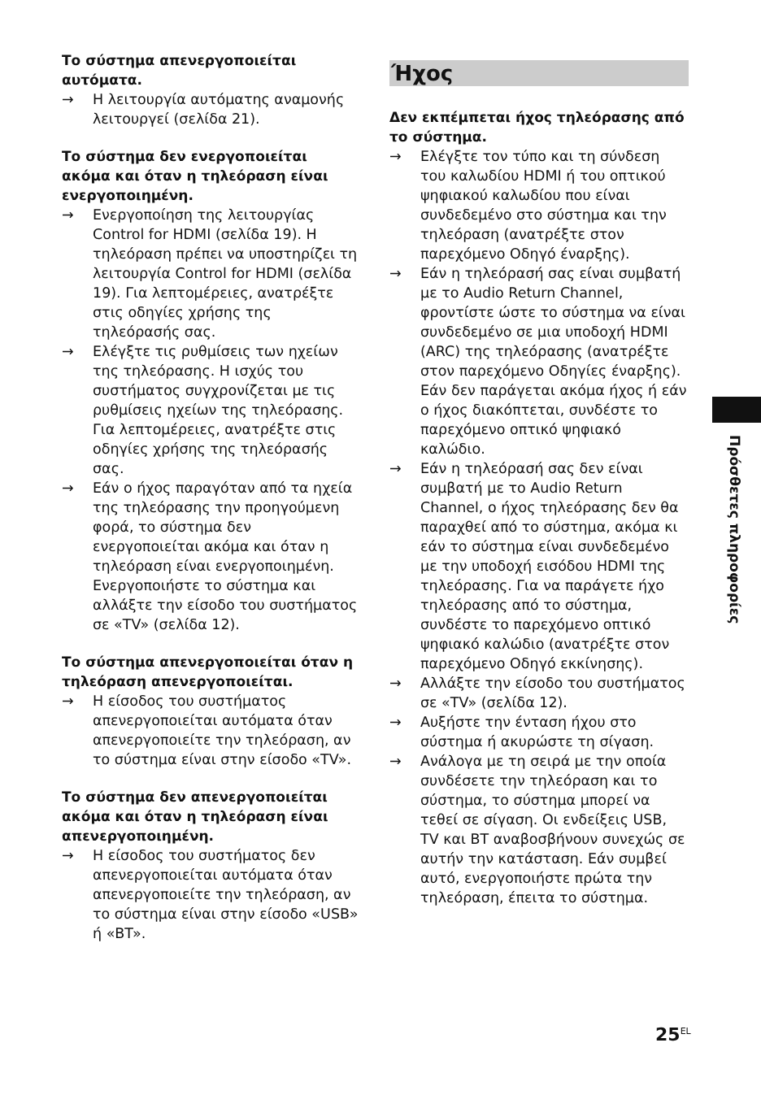Το σύστημα απενεργοποιείται αυτόματα.
→ Η λειτουργία αυτόματης αναμονής λειτουργεί (σελίδα 21).
Το σύστημα δεν ενεργοποιείται ακόμα και όταν η τηλεόραση είναι ενεργοποιημένη.
→ Ενεργοποίηση της λειτουργίας Control for HDMI (σελίδα 19). Η τηλεόραση πρέπει να υποστηρίζει τη λειτουργία Control for HDMI (σελίδα 19). Για λεπτομέρειες, ανατρέξτε στις οδηγίες χρήσης της τηλεόρασής σας.
→ Ελέγξτε τις ρυθμίσεις των ηχείων της τηλεόρασης. Η ισχύς του συστήματος συγχρονίζεται με τις ρυθμίσεις ηχείων της τηλεόρασης. Για λεπτομέρειες, ανατρέξτε στις οδηγίες χρήσης της τηλεόρασής σας.
→ Εάν ο ήχος παραγόταν από τα ηχεία της τηλεόρασης την προηγούμενη φορά, το σύστημα δεν ενεργοποιείται ακόμα και όταν η τηλεόραση είναι ενεργοποιημένη. Ενεργοποιήστε το σύστημα και αλλάξτε την είσοδο του συστήματος σε «TV» (σελίδα 12).
Το σύστημα απενεργοποιείται όταν η τηλεόραση απενεργοποιείται.
→ Η είσοδος του συστήματος απενεργοποιείται αυτόματα όταν απενεργοποιείτε την τηλεόραση, αν το σύστημα είναι στην είσοδο «TV».
Το σύστημα δεν απενεργοποιείται ακόμα και όταν η τηλεόραση είναι απενεργοποιημένη.
→ Η είσοδος του συστήματος δεν απενεργοποιείται αυτόματα όταν απενεργοποιείτε την τηλεόραση, αν το σύστημα είναι στην είσοδο «USB» ή «BT».
Ήχος
Δεν εκπέμπεται ήχος τηλεόρασης από το σύστημα.
→ Ελέγξτε τον τύπο και τη σύνδεση του καλωδίου HDMI ή του οπτικού ψηφιακού καλωδίου που είναι συνδεδεμένο στο σύστημα και την τηλεόραση (ανατρέξτε στον παρεχόμενο Οδηγό έναρξης).
→ Εάν η τηλεόρασή σας είναι συμβατή με το Audio Return Channel, φροντίστε ώστε το σύστημα να είναι συνδεδεμένο σε μια υποδοχή HDMI (ARC) της τηλεόρασης (ανατρέξτε στον παρεχόμενο Οδηγίες έναρξης). Εάν δεν παράγεται ακόμα ήχος ή εάν ο ήχος διακόπτεται, συνδέστε το παρεχόμενο οπτικό ψηφιακό καλώδιο.
→ Εάν η τηλεόρασή σας δεν είναι συμβατή με το Audio Return Channel, ο ήχος τηλεόρασης δεν θα παραχθεί από το σύστημα, ακόμα κι εάν το σύστημα είναι συνδεδεμένο με την υποδοχή εισόδου HDMI της τηλεόρασης. Για να παράγετε ήχο τηλεόρασης από το σύστημα, συνδέστε το παρεχόμενο οπτικό ψηφιακό καλώδιο (ανατρέξτε στον παρεχόμενο Οδηγό εκκίνησης).
→ Αλλάξτε την είσοδο του συστήματος σε «TV» (σελίδα 12).
→ Αυξήστε την ένταση ήχου στο σύστημα ή ακυρώστε τη σίγαση.
→ Ανάλογα με τη σειρά με την οποία συνδέσετε την τηλεόραση και το σύστημα, το σύστημα μπορεί να τεθεί σε σίγαση. Οι ενδείξεις USB, TV και BT αναβοσβήνουν συνεχώς σε αυτήν την κατάσταση. Εάν συμβεί αυτό, ενεργοποιήστε πρώτα την τηλεόραση, έπειτα το σύστημα.
Πρόσθετες πληροφορίες
25<sup>EL</sup>